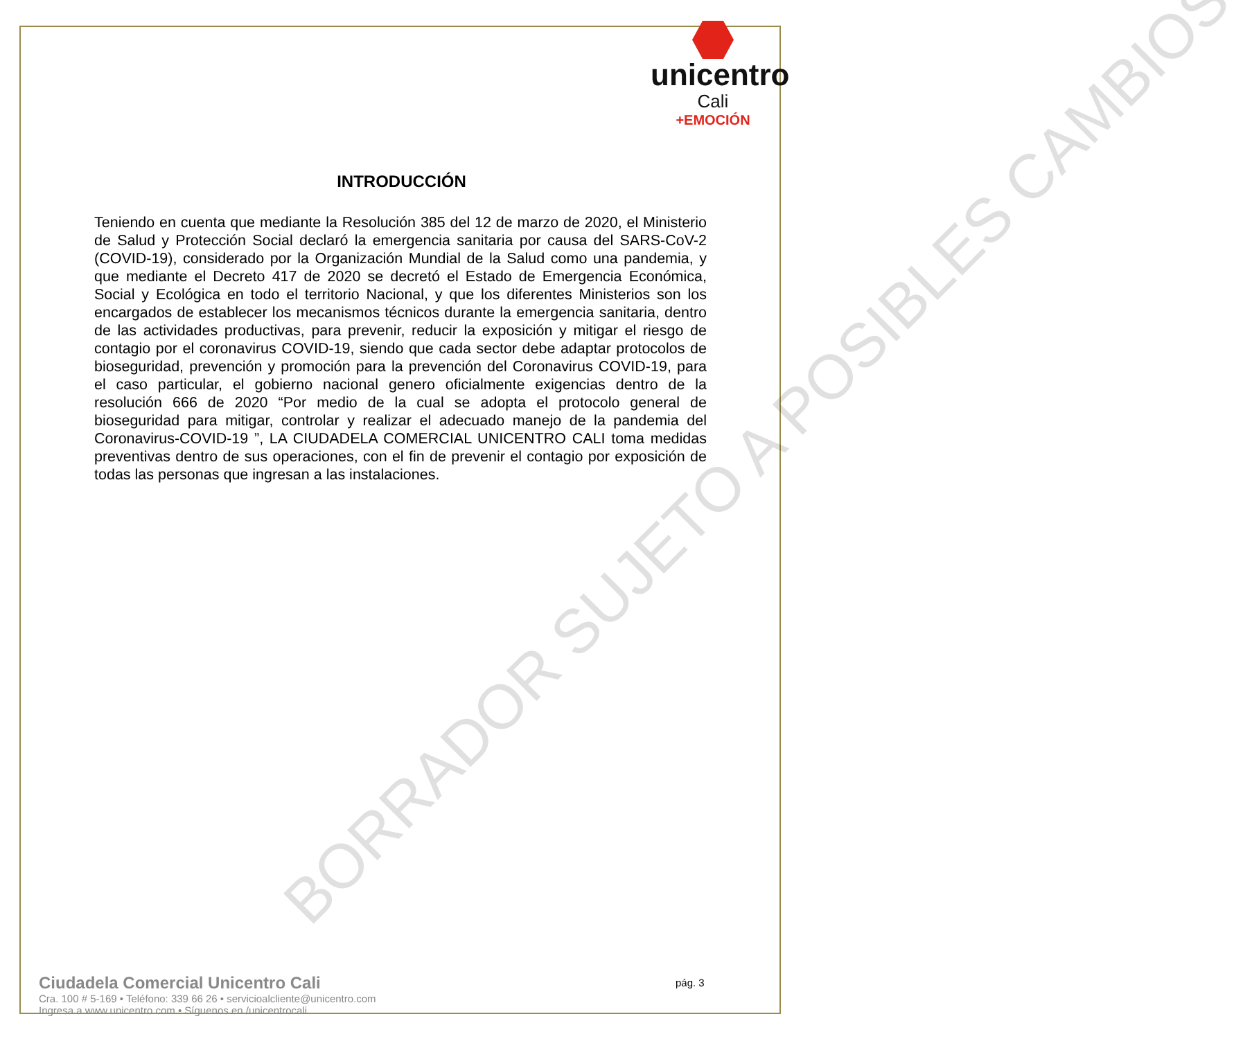unicentro
Cali
+EMOCIÓN
INTRODUCCIÓN
Teniendo en cuenta que mediante la Resolución 385 del 12 de marzo de 2020, el Ministerio de Salud y Protección Social declaró la emergencia sanitaria por causa del SARS-CoV-2 (COVID-19), considerado por la Organización Mundial de la Salud como una pandemia, y que mediante el Decreto 417 de 2020 se decretó el Estado de Emergencia Económica, Social y Ecológica en todo el territorio Nacional, y que los diferentes Ministerios son los encargados de establecer los mecanismos técnicos durante la emergencia sanitaria, dentro de las actividades productivas, para prevenir, reducir la exposición y mitigar el riesgo de contagio por el coronavirus COVID-19, siendo que cada sector debe adaptar protocolos de bioseguridad, prevención y promoción para la prevención del Coronavirus COVID-19, para el caso particular, el gobierno nacional genero oficialmente exigencias dentro de la resolución 666 de 2020 “Por medio de la cual se adopta el protocolo general de bioseguridad para mitigar, controlar y realizar el adecuado manejo de la pandemia del Coronavirus-COVID-19 ”, LA CIUDADELA COMERCIAL UNICENTRO CALI toma medidas preventivas dentro de sus operaciones, con el fin de prevenir el contagio por exposición de todas las personas que ingresan a las instalaciones.
BORRADOR SUJETO A POSIBLES CAMBIOS
Ciudadela Comercial Unicentro Cali
Cra. 100 # 5-169 • Teléfono: 339 66 26 • servicioalcliente@unicentro.com
Ingresa a www.unicentro.com • Síguenos en /unicentrocali
pág. 3